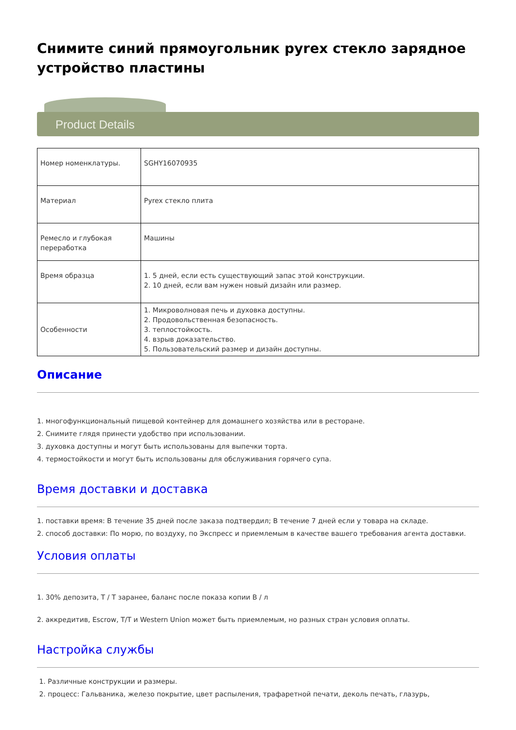Снимите синий прямоугольник pyrex стекло зарядное устройство пластины
Product Details
| Номер номенклатуры. | SGHY16070935 |
| Материал | Pyrex стекло плита |
| Ремесло и глубокая переработка | Машины |
| Время образца | 1. 5 дней, если есть существующий запас этой конструкции. 2. 10 дней, если вам нужен новый дизайн или размер. |
| Особенности | 1. Микроволновая печь и духовка доступны. 2. Продовольственная безопасность. 3. теплостойкость. 4. взрыв доказательство. 5. Пользовательский размер и дизайн доступны. |
Описание
1. многофункциональный пищевой контейнер для домашнего хозяйства или в ресторане.
2. Снимите глядя принести удобство при использовании.
3. духовка доступны и могут быть использованы для выпечки торта.
4. термостойкости и могут быть использованы для обслуживания горячего супа.
Время доставки и доставка
1. поставки время: В течение 35 дней после заказа подтвердил; В течение 7 дней если у товара на складе.
2. способ доставки: По морю, по воздуху, по Экспресс и приемлемым в качестве вашего требования агента доставки.
Условия оплаты
1. 30% депозита, T / T заранее, баланс после показа копии B / л
2. аккредитив, Escrow, T/T и Western Union может быть приемлемым, но разных стран условия оплаты.
Настройка службы
1. Различные конструкции и размеры.
2. процесс: Гальваника, железо покрытие, цвет распыления, трафаретной печати, деколь печать, глазурь,